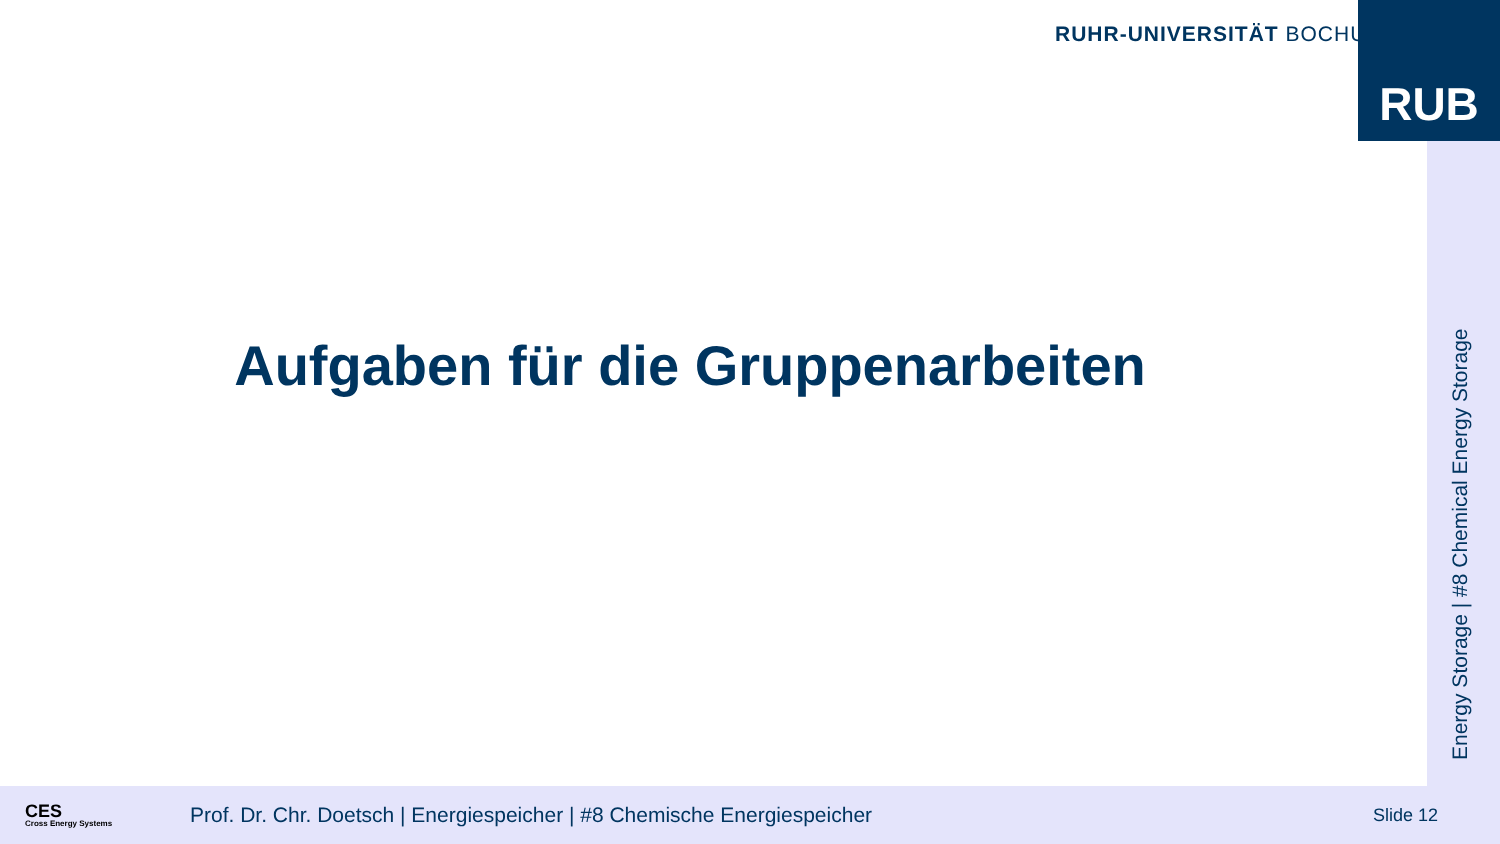RUHR-UNIVERSITÄT BOCHUM RUB
Energy Storage | #8 Chemical Energy Storage
Aufgaben für die Gruppenarbeiten
CES
Cross Energy Systems
Prof. Dr. Chr. Doetsch | Energiespeicher | #8 Chemische Energiespeicher
Slide 12